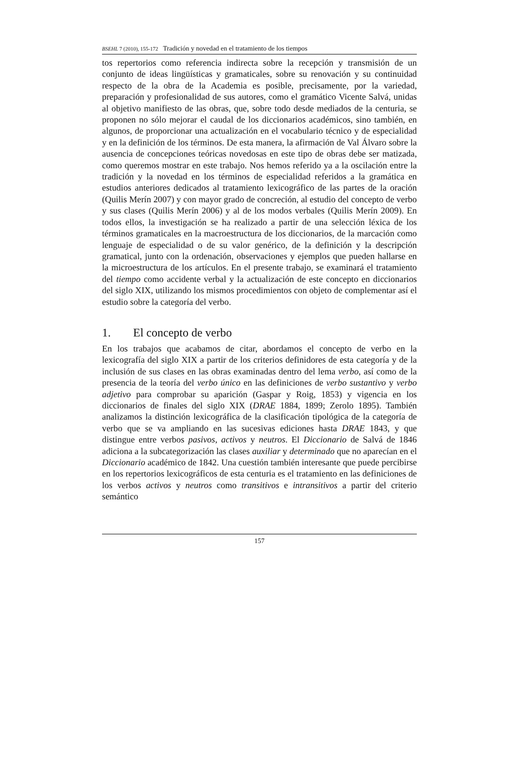BSEHL 7 (2010), 155-172 Tradición y novedad en el tratamiento de los tiempos
tos repertorios como referencia indirecta sobre la recepción y transmisión de un conjunto de ideas lingüísticas y gramaticales, sobre su renovación y su continuidad respecto de la obra de la Academia es posible, precisamente, por la variedad, preparación y profesionalidad de sus autores, como el gramático Vicente Salvá, unidas al objetivo manifiesto de las obras, que, sobre todo desde mediados de la centuria, se proponen no sólo mejorar el caudal de los diccionarios académicos, sino también, en algunos, de proporcionar una actualización en el vocabulario técnico y de especialidad y en la definición de los términos. De esta manera, la afirmación de Val Álvaro sobre la ausencia de concepciones teóricas novedosas en este tipo de obras debe ser matizada, como queremos mostrar en este trabajo. Nos hemos referido ya a la oscilación entre la tradición y la novedad en los términos de especialidad referidos a la gramática en estudios anteriores dedicados al tratamiento lexicográfico de las partes de la oración (Quilis Merín 2007) y con mayor grado de concreción, al estudio del concepto de verbo y sus clases (Quilis Merín 2006) y al de los modos verbales (Quilis Merín 2009). En todos ellos, la investigación se ha realizado a partir de una selección léxica de los términos gramaticales en la macroestructura de los diccionarios, de la marcación como lenguaje de especialidad o de su valor genérico, de la definición y la descripción gramatical, junto con la ordenación, observaciones y ejemplos que pueden hallarse en la microestructura de los artículos. En el presente trabajo, se examinará el tratamiento del tiempo como accidente verbal y la actualización de este concepto en diccionarios del siglo XIX, utilizando los mismos procedimientos con objeto de complementar así el estudio sobre la categoría del verbo.
1. El concepto de verbo
En los trabajos que acabamos de citar, abordamos el concepto de verbo en la lexicografía del siglo XIX a partir de los criterios definidores de esta categoría y de la inclusión de sus clases en las obras examinadas dentro del lema verbo, así como de la presencia de la teoría del verbo único en las definiciones de verbo sustantivo y verbo adjetivo para comprobar su aparición (Gaspar y Roig, 1853) y vigencia en los diccionarios de finales del siglo XIX (DRAE 1884, 1899; Zerolo 1895). También analizamos la distinción lexicográfica de la clasificación tipológica de la categoría de verbo que se va ampliando en las sucesivas ediciones hasta DRAE 1843, y que distingue entre verbos pasivos, activos y neutros. El Diccionario de Salvá de 1846 adiciona a la subcategorización las clases auxiliar y determinado que no aparecían en el Diccionario académico de 1842. Una cuestión también interesante que puede percibirse en los repertorios lexicográficos de esta centuria es el tratamiento en las definiciones de los verbos activos y neutros como transitivos e intransitivos a partir del criterio semántico
157